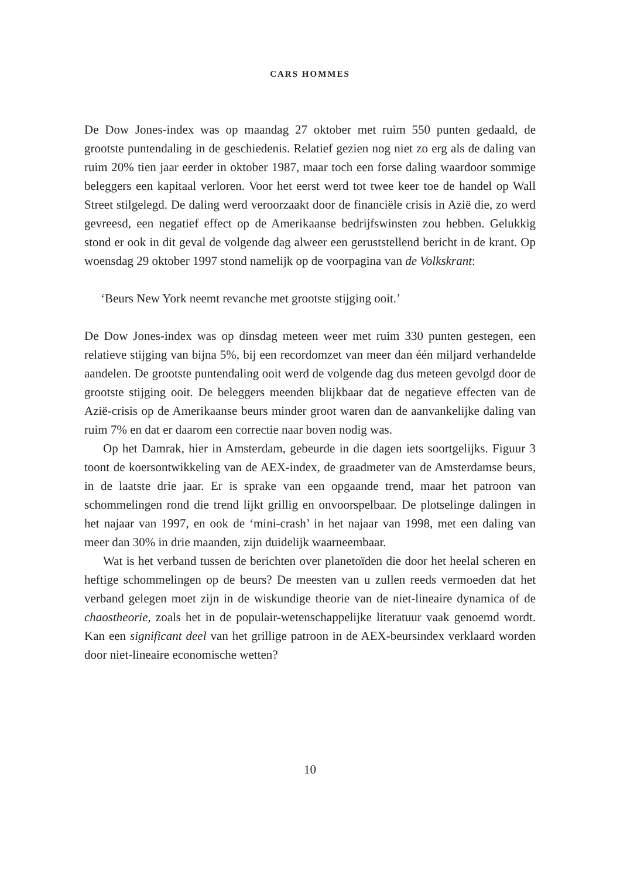CARS HOMMES
De Dow Jones-index was op maandag 27 oktober met ruim 550 punten gedaald, de grootste puntendaling in de geschiedenis. Relatief gezien nog niet zo erg als de daling van ruim 20% tien jaar eerder in oktober 1987, maar toch een forse daling waardoor sommige beleggers een kapitaal verloren. Voor het eerst werd tot twee keer toe de handel op Wall Street stilgelegd. De daling werd veroorzaakt door de financiële crisis in Azië die, zo werd gevreesd, een negatief effect op de Amerikaanse bedrijfswinsten zou hebben. Gelukkig stond er ook in dit geval de volgende dag alweer een geruststellend bericht in de krant. Op woensdag 29 oktober 1997 stond namelijk op de voorpagina van de Volkskrant:
‘Beurs New York neemt revanche met grootste stijging ooit.’
De Dow Jones-index was op dinsdag meteen weer met ruim 330 punten gestegen, een relatieve stijging van bijna 5%, bij een recordomzet van meer dan één miljard verhandelde aandelen. De grootste puntendaling ooit werd de volgende dag dus meteen gevolgd door de grootste stijging ooit. De beleggers meenden blijkbaar dat de negatieve effecten van de Azië-crisis op de Amerikaanse beurs minder groot waren dan de aanvankelijke daling van ruim 7% en dat er daarom een correctie naar boven nodig was.
Op het Damrak, hier in Amsterdam, gebeurde in die dagen iets soortgelijks. Figuur 3 toont de koersontwikkeling van de AEX-index, de graadmeter van de Amsterdamse beurs, in de laatste drie jaar. Er is sprake van een opgaande trend, maar het patroon van schommelingen rond die trend lijkt grillig en onvoorspelbaar. De plotselinge dalingen in het najaar van 1997, en ook de ‘mini-crash’ in het najaar van 1998, met een daling van meer dan 30% in drie maanden, zijn duidelijk waarneembaar.
Wat is het verband tussen de berichten over planetoïden die door het heelal scheren en heftige schommelingen op de beurs? De meesten van u zullen reeds vermoeden dat het verband gelegen moet zijn in de wiskundige theorie van de niet-lineaire dynamica of de chaostheorie, zoals het in de populair-wetenschappelijke literatuur vaak genoemd wordt. Kan een significant deel van het grillige patroon in de AEX-beursindex verklaard worden door niet-lineaire economische wetten?
10